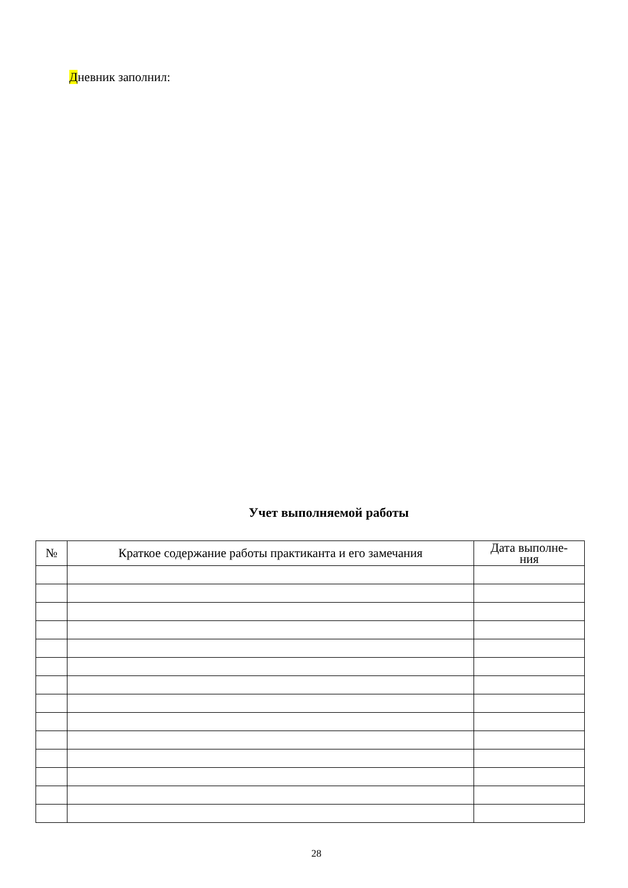Дневник заполнил:
Учет выполняемой работы
| № | Краткое содержание работы практиканта и его замечания | Дата выполне- ния |
| --- | --- | --- |
28